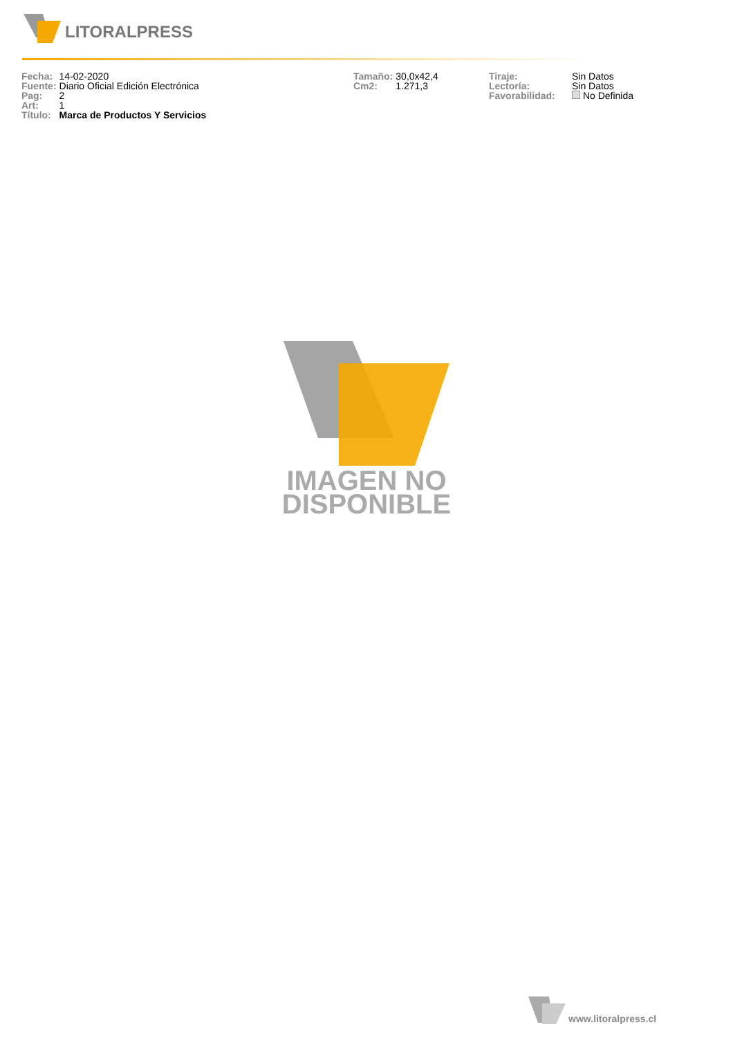LITORALPRESS
| Fecha: | 14-02-2020 |
| Fuente: | Diario Oficial Edición Electrónica |
| Pag: | 2 |
| Art: | 1 |
| Título: | Marca de Productos Y Servicios |
| Tamaño: | 30,0x42,4 |
| Cm2: | 1.271,3 |
| Tiraje: | Sin Datos |
| Lectoría: | Sin Datos |
| Favorabilidad: | No Definida |
IMAGEN NO
DISPONIBLE
www.litoralpress.cl